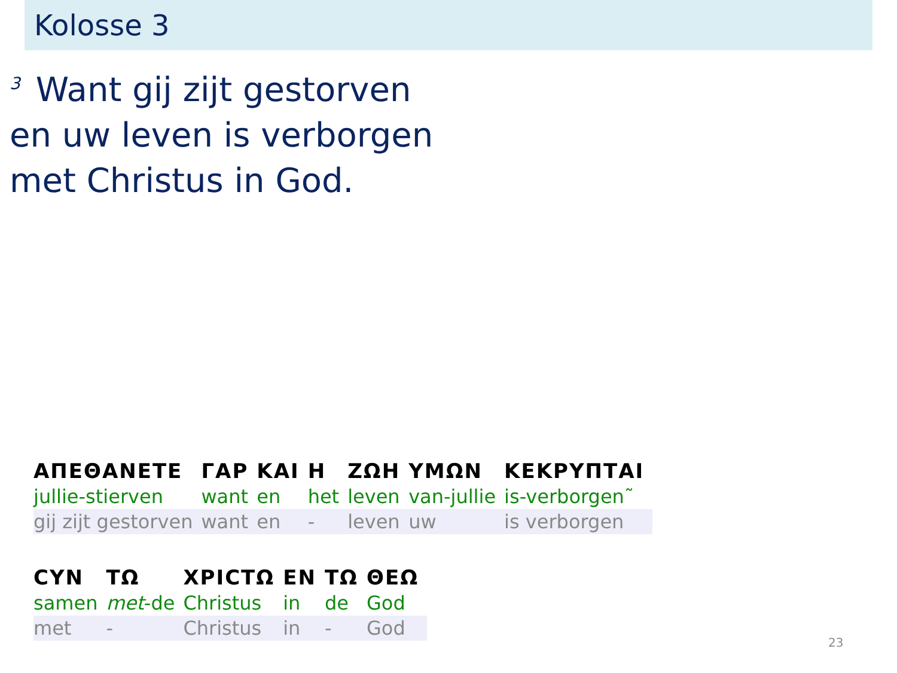Kolosse 3
<sup>3</sup> Want gij zijt gestorven
en uw leven is verborgen
met Christus in God.
| ΑΠΕΘΑΝΕΤΕ | ΓΑΡ | ΚΑΙ | Η | ΖΩΗ | ΥΜΩΝ | ΚΕΚΡΥΠΤΑΙ |
| jullie-stierven | want | en | het | leven | van-jullie | is-verborgen˜ |
| gij zijt gestorven | want | en | - | leven | uw | is verborgen |
| CYN | ΤΩ | ΧΡΙCΤΩ | ΕΝ | ΤΩ | ΘΕΩ |
| samen | met -de | Christus | in | de | God |
| met | - | Christus | in | - | God |
23